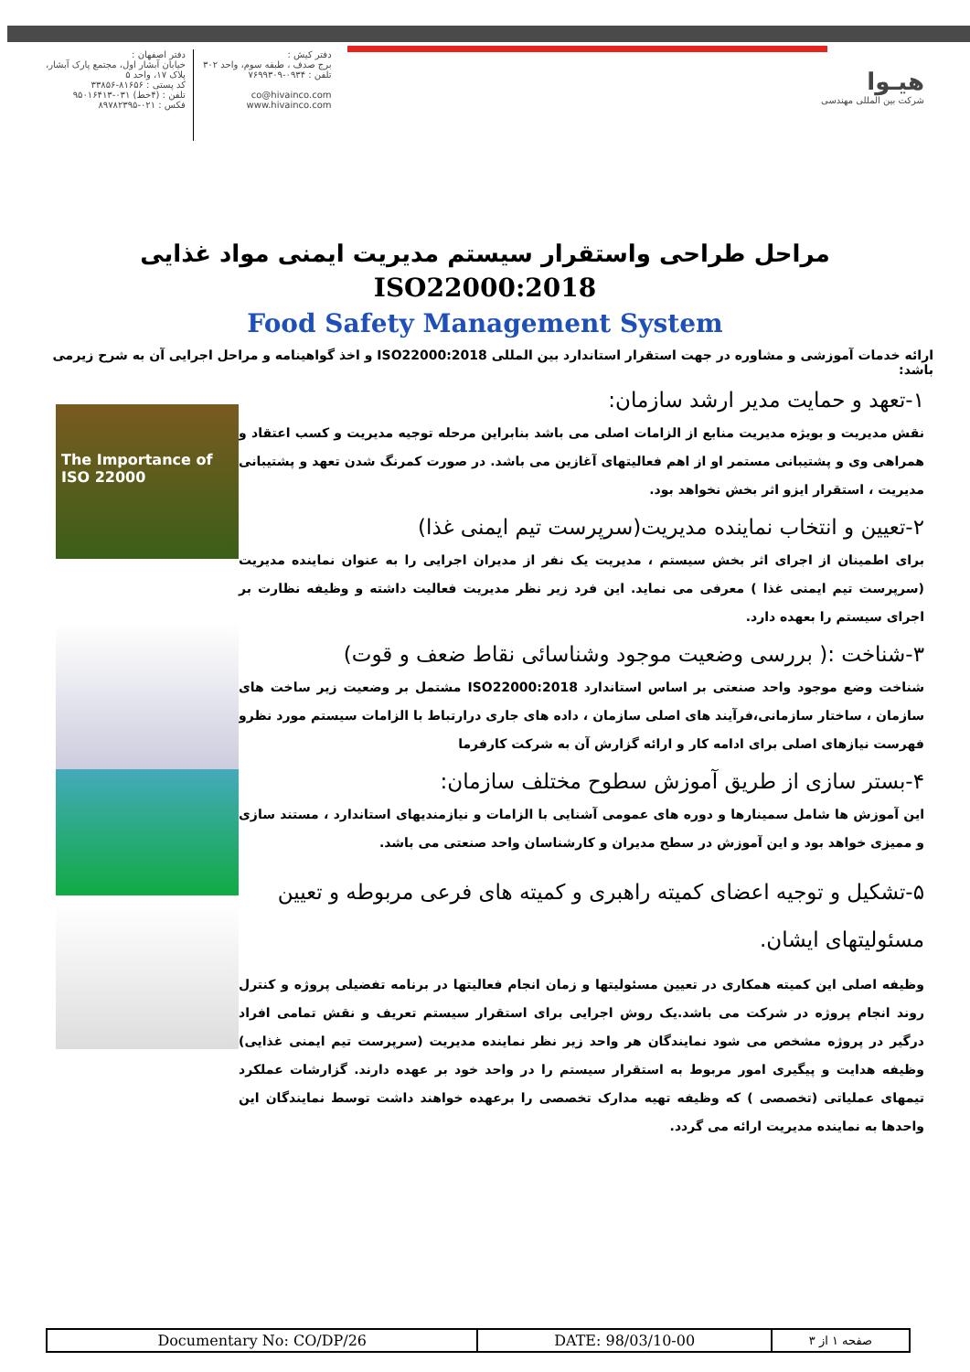دفتر کیش :
برج صدف ، طبقه سوم، واحد ۳۰۲
تلفن : ۰۹۳۴-۷۶۹۹۳۰۹
co@hivainco.com
www.hivainco.com
دفتر اصفهان :
خیابان آبشار اول، مجتمع پارک آبشار،
پلاک ۱۷، واحد ۵
کد پستی : ۸۱۶۵۶-۳۳۸۵۶
تلفن : (۴خط) ۰۳۱-۹۵۰۱۶۴۱۳
فکس : ۰۲۱-۸۹۷۸۲۳۹۵
هیـوا
شرکت بین المللی مهندسی
مراحل طراحی واستقرار سیستم مدیریت ایمنی مواد غذایی
ISO22000:2018
Food Safety Management System
ارائه خدمات آموزشی و مشاوره در جهت استقرار استاندارد بین المللی ISO22000:2018 و اخذ گواهینامه و مراحل اجرایی آن به شرح زیرمی باشد:
۱-تعهد و حمایت مدیر ارشد سازمان:
نقش مدیریت و بویژه مدیریت منابع از الزامات اصلی می باشد بنابراین مرحله توجیه مدیریت و کسب اعتقاد و همراهی وی و پشتیبانی مستمر او از اهم فعالیتهای آغازین می باشد. در صورت کمرنگ شدن تعهد و پشتیبانی مدیریت ، استقرار ایزو اثر بخش نخواهد بود.
۲-تعیین و انتخاب نماینده مدیریت(سرپرست تیم ایمنی غذا)
برای اطمینان از اجرای اثر بخش سیستم ، مدیریت یک نفر از مدیران اجرایی را به عنوان نماینده مدیریت (سرپرست تیم ایمنی غذا ) معرفی می نماید. این فرد زیر نظر مدیریت فعالیت داشته و وظیفه نظارت بر اجرای سیستم را بعهده دارد.
۳-شناخت :( بررسی وضعیت موجود وشناسائی نقاط ضعف و قوت)
شناخت وضع موجود واحد صنعتی بر اساس استاندارد ISO22000:2018 مشتمل بر وضعیت زیر ساخت های سازمان ، ساختار سازمانی،فرآیند های اصلی سازمان ، داده های جاری درارتباط با الزامات سیستم مورد نظرو فهرست نیازهای اصلی برای ادامه کار و ارائه گزارش آن به شرکت کارفرما
۴-بستر سازی از طریق آموزش سطوح مختلف سازمان:
این آموزش ها شامل سمینارها و دوره های عمومی آشنایی با الزامات و نیازمندیهای استاندارد ، مستند سازی و ممیزی خواهد بود و این آموزش در سطح مدیران و کارشناسان واحد صنعتی می باشد.
۵-تشکیل و توجیه اعضای کمیته راهبری و کمیته های فرعی مربوطه و تعیین مسئولیتهای ایشان.
وظیفه اصلی این کمیته همکاری در تعیین مسئولیتها و زمان انجام فعالیتها در برنامه تفضیلی پروژه و کنترل روند انجام پروژه در شرکت می باشد.یک روش اجرایی برای استقرار سیستم تعریف و نقش تمامی افراد درگیر در پروژه مشخص می شود نمایندگان هر واحد زیر نظر نماینده مدیریت (سرپرست تیم ایمنی غذایی) وظیفه هدایت و پیگیری امور مربوط به استقرار سیستم را در واحد خود بر عهده دارند. گزارشات عملکرد تیمهای عملیاتی (تخصصی ) که وظیفه تهیه مدارک تخصصی را برعهده خواهند داشت توسط نمایندگان این واحدها به نماینده مدیریت ارائه می گردد.
The Importance of
ISO 22000
| Documentary No: CO/DP/26 | DATE: 98/03/10-00 | صفحه ۱ از ۳ |